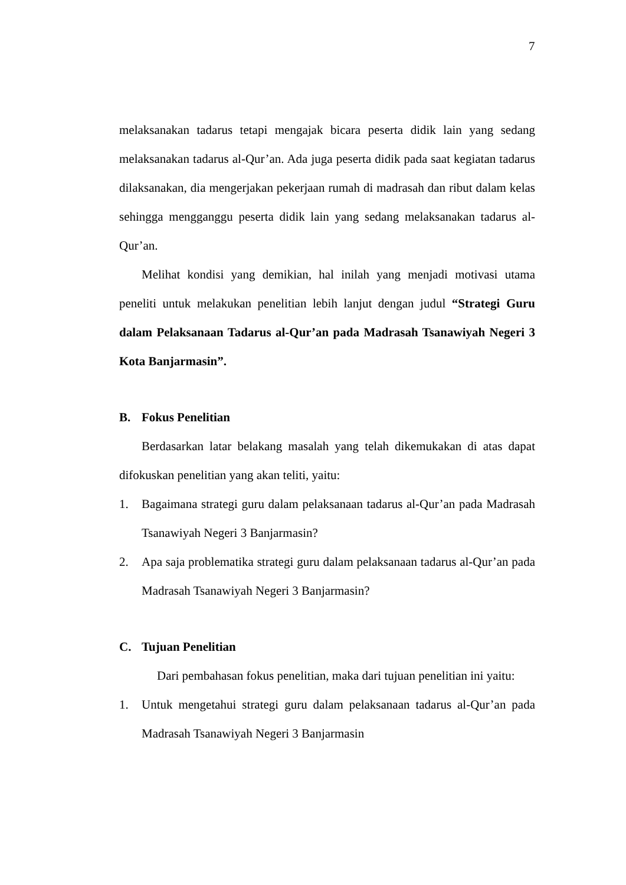7
melaksanakan tadarus tetapi mengajak bicara peserta didik lain yang sedang melaksanakan tadarus al-Qur’an. Ada juga peserta didik pada saat kegiatan tadarus dilaksanakan, dia mengerjakan pekerjaan rumah di madrasah dan ribut dalam kelas sehingga mengganggu peserta didik lain yang sedang melaksanakan tadarus al-Qur’an.
Melihat kondisi yang demikian, hal inilah yang menjadi motivasi utama peneliti untuk melakukan penelitian lebih lanjut dengan judul “Strategi Guru dalam Pelaksanaan Tadarus al-Qur’an pada Madrasah Tsanawiyah Negeri 3 Kota Banjarmasin”.
B. Fokus Penelitian
Berdasarkan latar belakang masalah yang telah dikemukakan di atas dapat difokuskan penelitian yang akan teliti, yaitu:
1. Bagaimana strategi guru dalam pelaksanaan tadarus al-Qur’an pada Madrasah Tsanawiyah Negeri 3 Banjarmasin?
2. Apa saja problematika strategi guru dalam pelaksanaan tadarus al-Qur’an pada Madrasah Tsanawiyah Negeri 3 Banjarmasin?
C. Tujuan Penelitian
Dari pembahasan fokus penelitian, maka dari tujuan penelitian ini yaitu:
1. Untuk mengetahui strategi guru dalam pelaksanaan tadarus al-Qur’an pada Madrasah Tsanawiyah Negeri 3 Banjarmasin